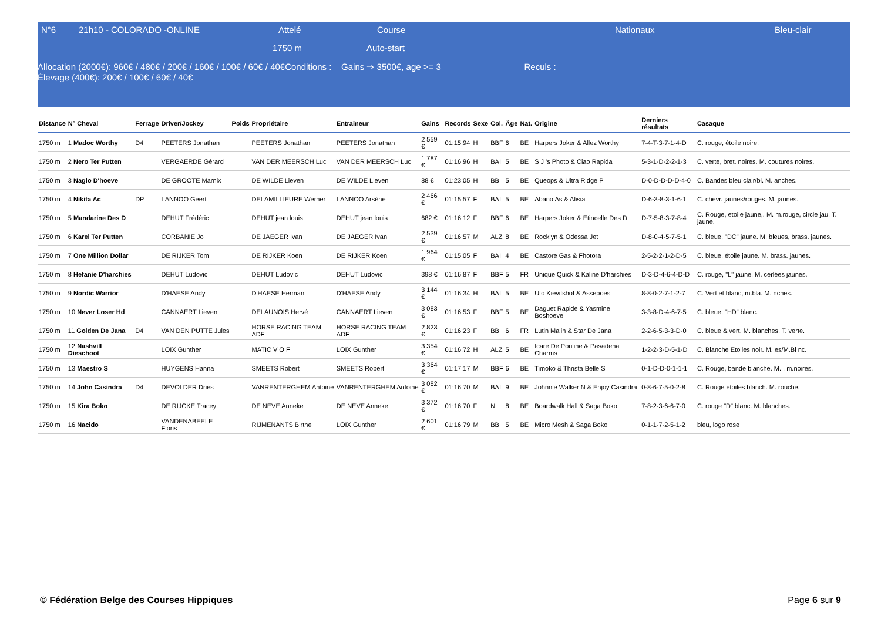N°6 21h10 - COLORADO -ONLINE Attelé Course Nationaux Bleu-clair
1750 m Auto-start
Allocation (2000€): 960€ / 480€ / 200€ / 160€ / 100€ / 60€ / 40€Conditions : Gains ⇒ 3500€, age >= 3 Reculs :
Élevage (400€): 200€ / 100€ / 60€ / 40€
| Distance | N° Cheval | Ferrage | Driver/Jockey | Poids | Propriétaire | Entraineur | Gains | Records | Sexe | Col. | Âge | Nat. | Origine | Derniers résultats | Casaque |
| --- | --- | --- | --- | --- | --- | --- | --- | --- | --- | --- | --- | --- | --- | --- | --- |
| 1750 m | 1 Madoc Worthy | D4 | PEETERS Jonathan | | PEETERS Jonathan | PEETERS Jonathan | 2 559 € | 01:15:94 | H | BBF | 6 | BE | Harpers Joker & Allez Worthy | 7-4-T-3-7-1-4-D | C. rouge, étoile noire. |
| 1750 m | 2 Nero Ter Putten | | VERGAERDE Gérard | | VAN DER MEERSCH Luc | VAN DER MEERSCH Luc | 1 787 € | 01:16:96 | H | BAI | 5 | BE | S J 's Photo & Ciao Rapida | 5-3-1-D-2-2-1-3 | C. verte, bret. noires. M. coutures noires. |
| 1750 m | 3 Naglo D'hoeve | | DE GROOTE Marnix | | DE WILDE Lieven | DE WILDE Lieven | 88 € | 01:23:05 | H | BB | 5 | BE | Queops & Ultra Ridge P | D-0-D-D-D-D-4-0 | C. Bandes bleu clair/bl. M. anches. |
| 1750 m | 4 Nikita Ac | DP | LANNOO Geert | | DELAMILLIEURE Werner | LANNOO Arsène | 2 466 € | 01:15:57 | F | BAI | 5 | BE | Abano As & Alisia | D-6-3-8-3-1-6-1 | C. chevr. jaunes/rouges. M. jaunes. |
| 1750 m | 5 Mandarine Des D | | DEHUT Frédéric | | DEHUT jean louis | DEHUT jean louis | 682 € | 01:16:12 | F | BBF | 6 | BE | Harpers Joker & Etincelle Des D | D-7-5-8-3-7-8-4 | C. Rouge, etoile jaune,. M. m.rouge, circle jau. T. jaune. |
| 1750 m | 6 Karel Ter Putten | | CORBANIE Jo | | DE JAEGER Ivan | DE JAEGER Ivan | 2 539 € | 01:16:57 | M | ALZ | 8 | BE | Rocklyn & Odessa Jet | D-8-0-4-5-7-5-1 | C. bleue, "DC" jaune. M. bleues, brass. jaunes. |
| 1750 m | 7 One Million Dollar | | DE RIJKER Tom | | DE RIJKER Koen | DE RIJKER Koen | 1 964 € | 01:15:05 | F | BAI | 4 | BE | Castore Gas & Fhotora | 2-5-2-2-1-2-D-5 | C. bleue, étoile jaune. M. brass. jaunes. |
| 1750 m | 8 Hefanie D'harchies | | DEHUT Ludovic | | DEHUT Ludovic | DEHUT Ludovic | 398 € | 01:16:87 | F | BBF | 5 | FR | Unique Quick & Kaline D'harchies | D-3-D-4-6-4-D-D | C. rouge, "L" jaune. M. cerlées jaunes. |
| 1750 m | 9 Nordic Warrior | | D'HAESE Andy | | D'HAESE Herman | D'HAESE Andy | 3 144 € | 01:16:34 | H | BAI | 5 | BE | Ufo Kievitshof & Assepoes | 8-8-0-2-7-1-2-7 | C. Vert et blanc, m.bla. M. nches. |
| 1750 m | 10 Never Loser Hd | | CANNAERT Lieven | | DELAUNOIS Hervé | CANNAERT Lieven | 3 083 € | 01:16:53 | F | BBF | 5 | BE | Daguet Rapide & Yasmine Boshoeve | 3-3-8-D-4-6-7-5 | C. bleue, "HD" blanc. |
| 1750 m | 11 Golden De Jana | D4 | VAN DEN PUTTE Jules | | HORSE RACING TEAM ADF | HORSE RACING TEAM ADF | 2 823 € | 01:16:23 | F | BB | 6 | FR | Lutin Malin & Star De Jana | 2-2-6-5-3-3-D-0 | C. bleue & vert. M. blanches. T. verte. |
| 1750 m | 12 Nashvill Dieschoot | | LOIX Gunther | | MATIC V O F | LOIX Gunther | 3 354 € | 01:16:72 | H | ALZ | 5 | BE | Icare De Pouline & Pasadena Charms | 1-2-2-3-D-5-1-D | C. Blanche Etoiles noir. M. es/M.Bl nc. |
| 1750 m | 13 Maestro S | | HUYGENS Hanna | | SMEETS Robert | SMEETS Robert | 3 364 € | 01:17:17 | M | BBF | 6 | BE | Timoko & Thrista Belle S | 0-1-D-D-0-1-1-1 | C. Rouge, bande blanche. M. , m.noires. |
| 1750 m | 14 John Casindra | D4 | DEVOLDER Dries | | VANRENTERGHEM Antoine | VANRENTERGHEM Antoine | 3 082 € | 01:16:70 | M | BAI | 9 | BE | Johnnie Walker N & Enjoy Casindra | 0-8-6-7-5-0-2-8 | C. Rouge étoiles blanch. M. rouche. |
| 1750 m | 15 Kira Boko | | DE RIJCKE Tracey | | DE NEVE Anneke | DE NEVE Anneke | 3 372 € | 01:16:70 | F | N | 8 | BE | Boardwalk Hall & Saga Boko | 7-8-2-3-6-6-7-0 | C. rouge "D" blanc. M. blanches. |
| 1750 m | 16 Nacido | | VANDENABEELE Floris | | RIJMENANTS Birthe | LOIX Gunther | 2 601 € | 01:16:79 | M | BB | 5 | BE | Micro Mesh & Saga Boko | 0-1-1-7-2-5-1-2 | bleu, logo rose |
© Fédération Belge des Courses Hippiques
Page 6 sur 9